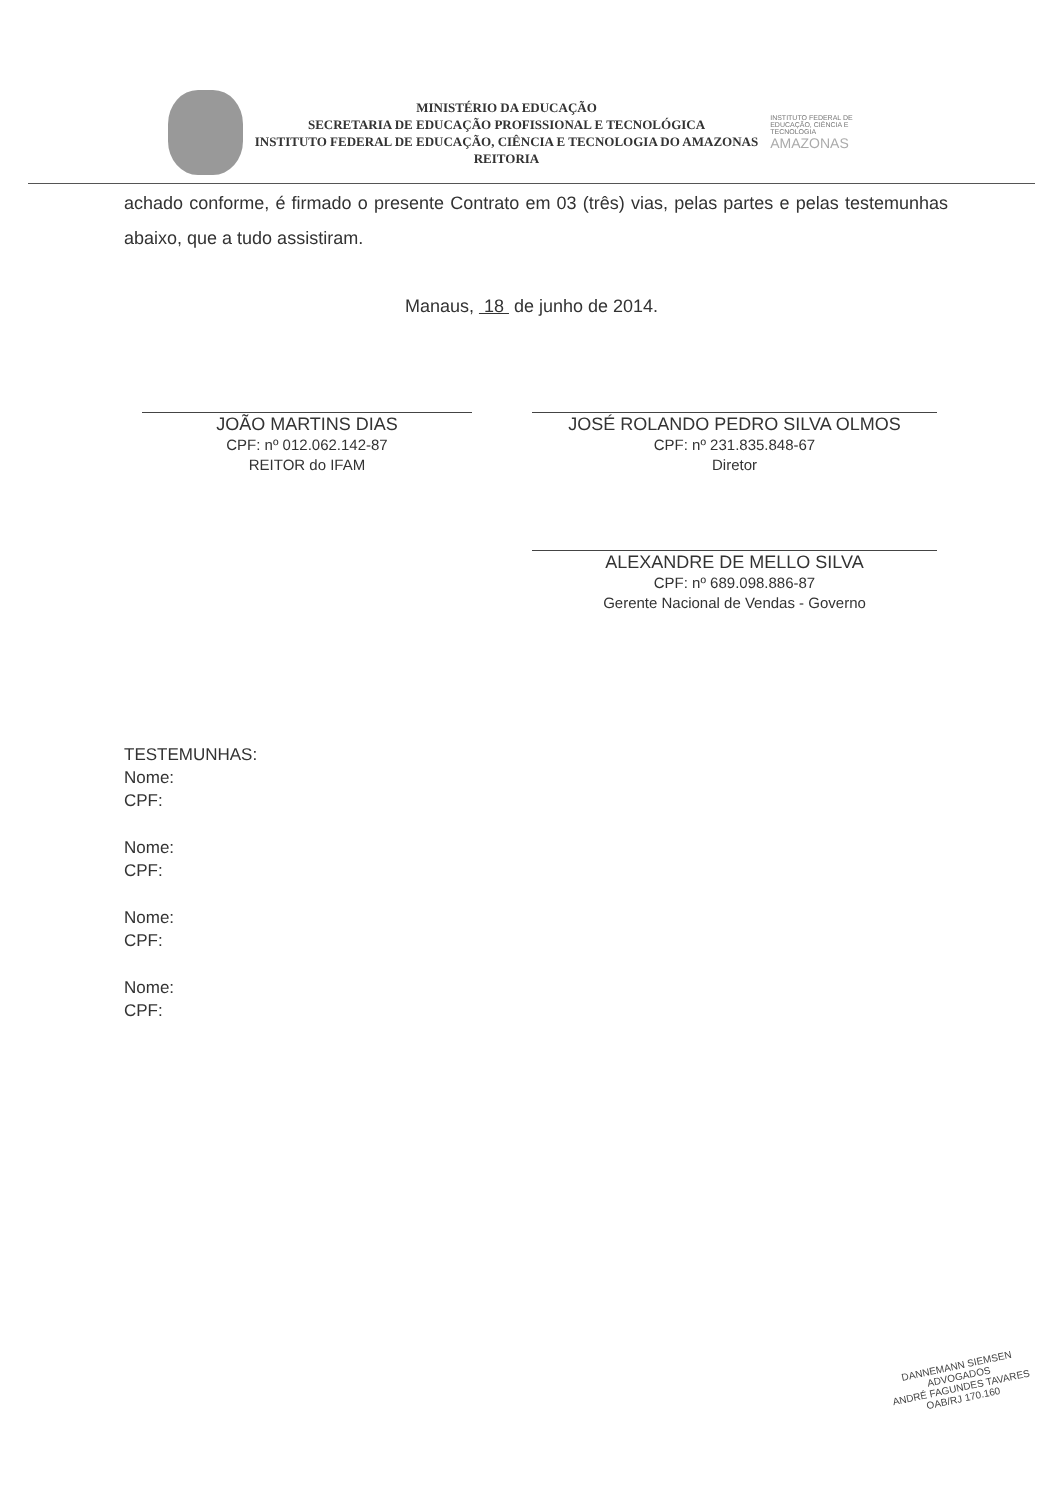MINISTÉRIO DA EDUCAÇÃO
SECRETARIA DE EDUCAÇÃO PROFISSIONAL E TECNOLÓGICA
INSTITUTO FEDERAL DE EDUCAÇÃO, CIÊNCIA E TECNOLOGIA DO AMAZONAS
REITORIA
INSTITUTO FEDERAL DE EDUCAÇÃO, CIÊNCIA E TECNOLOGIA
AMAZONAS
achado conforme, é firmado o presente Contrato em 03 (três) vias, pelas partes e pelas testemunhas abaixo, que a tudo assistiram.
Manaus, 18 de junho de 2014.
JOÃO MARTINS DIAS
CPF: nº 012.062.142-87
REITOR do IFAM
JOSÉ ROLANDO PEDRO SILVA OLMOS
CPF: nº 231.835.848-67
Diretor
ALEXANDRE DE MELLO SILVA
CPF: nº 689.098.886-87
Gerente Nacional de Vendas - Governo
TESTEMUNHAS:
Nome:
CPF:
Nome:
CPF:
Nome:
CPF:
Nome:
CPF:
DANNEMANN SIEMSEN
ADVOGADOS
ANDRÉ FAGUNDES TAVARES
OAB/RJ 170.160